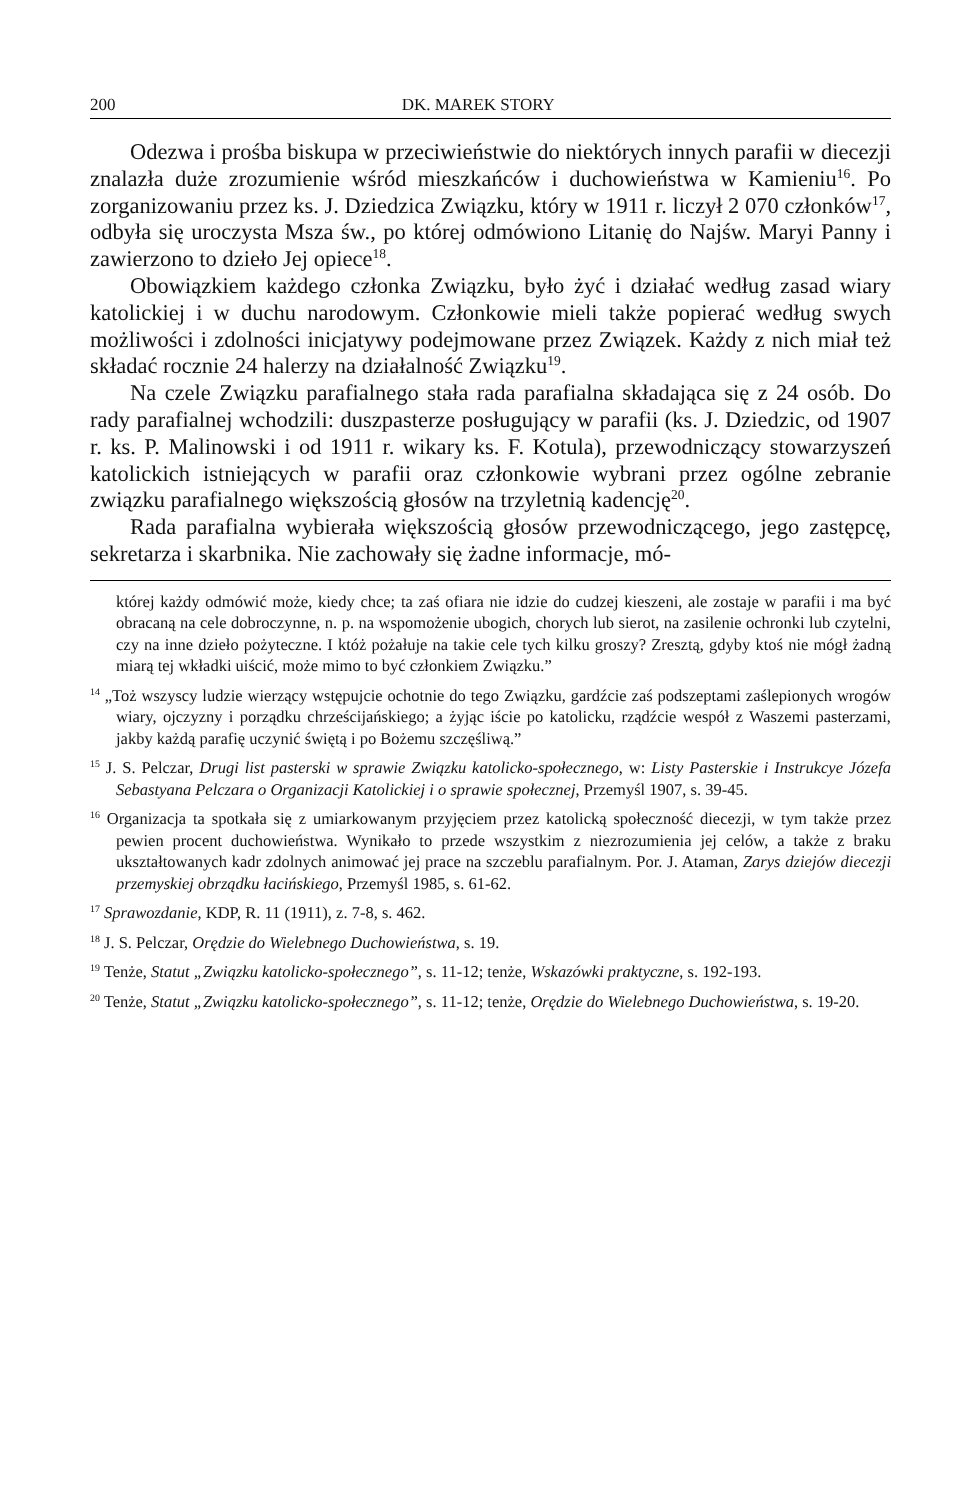200 DK. MAREK STORY
Odezwa i prośba biskupa w przeciwieństwie do niektórych innych parafii w diecezji znalazła duże zrozumienie wśród mieszkańców i duchowieństwa w Kamieniu<sup>16</sup>. Po zorganizowaniu przez ks. J. Dziedzica Związku, który w 1911 r. liczył 2 070 członków<sup>17</sup>, odbyła się uroczysta Msza św., po której odmówiono Litanię do Najśw. Maryi Panny i zawierzono to dzieło Jej opiece<sup>18</sup>.
Obowiązkiem każdego członka Związku, było żyć i działać według zasad wiary katolickiej i w duchu narodowym. Członkowie mieli także popierać według swych możliwości i zdolności inicjatywy podejmowane przez Związek. Każdy z nich miał też składać rocznie 24 halerzy na działalność Związku<sup>19</sup>.
Na czele Związku parafialnego stała rada parafialna składająca się z 24 osób. Do rady parafialnej wchodzili: duszpasterze posługujący w parafii (ks. J. Dziedzic, od 1907 r. ks. P. Malinowski i od 1911 r. wikary ks. F. Kotula), przewodniczący stowarzyszeń katolickich istniejących w parafii oraz członkowie wybrani przez ogólne zebranie związku parafialnego większością głosów na trzyletnią kadencję<sup>20</sup>.
Rada parafialna wybierała większością głosów przewodniczącego, jego zastępcę, sekretarza i skarbnika. Nie zachowały się żadne informacje, mó-
której każdy odmówić może, kiedy chce; ta zaś ofiara nie idzie do cudzej kieszeni, ale zostaje w parafii i ma być obracaną na cele dobroczynne, n. p. na wspomożenie ubogich, chorych lub sierot, na zasilenie ochronki lub czytelni, czy na inne dzieło pożyteczne. I któż pożałuje na takie cele tych kilku groszy? Zresztą, gdyby ktoś nie mógł żadną miarą tej wkładki uiścić, może mimo to być członkiem Związku.”
<sup>14</sup> „Toż wszyscy ludzie wierzący wstępujcie ochotnie do tego Związku, gardźcie zaś podszeptami zaślepionych wrogów wiary, ojczyzny i porządku chrześcijańskiego; a żyjąc iście po katolicku, rządźcie wespół z Waszemi pasterzami, jakby każdą parafię uczynić świętą i po Bożemu szczęśliwą.”
<sup>15</sup> J. S. Pelczar, Drugi list pasterski w sprawie Związku katolicko-społecznego, w: Listy Pasterskie i Instrukcye Józefa Sebastyana Pelczara o Organizacji Katolickiej i o sprawie społecznej, Przemyśl 1907, s. 39-45.
<sup>16</sup> Organizacja ta spotkała się z umiarkowanym przyjęciem przez katolicką społeczność diecezji, w tym także przez pewien procent duchowieństwa. Wynikało to przede wszystkim z niezrozumienia jej celów, a także z braku ukształtowanych kadr zdolnych animować jej prace na szczeblu parafialnym. Por. J. Ataman, Zarys dziejów diecezji przemyskiej obrządku łacińskiego, Przemyśl 1985, s. 61-62.
<sup>17</sup> Sprawozdanie, KDP, R. 11 (1911), z. 7-8, s. 462.
<sup>18</sup> J. S. Pelczar, Orędzie do Wielebnego Duchowieństwa, s. 19.
<sup>19</sup> Tenże, Statut „Związku katolicko-społecznego”, s. 11-12; tenże, Wskazówki praktyczne, s. 192-193.
<sup>20</sup> Tenże, Statut „Związku katolicko-społecznego”, s. 11-12; tenże, Orędzie do Wielebnego Duchowieństwa, s. 19-20.